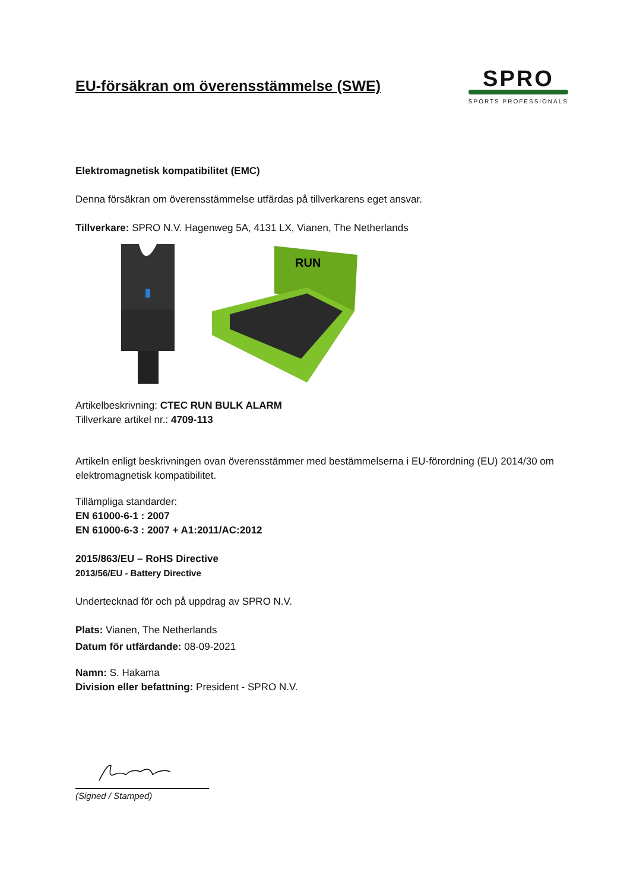EU-försäkran om överensstämmelse (SWE)
SPRO
SPORTS PROFESSIONALS
Elektromagnetisk kompatibilitet (EMC)
Denna försäkran om överensstämmelse utfärdas på tillverkarens eget ansvar.
Tillverkare: SPRO N.V. Hagenweg 5A, 4131 LX, Vianen, The Netherlands
RUN
Artikelbeskrivning: CTEC RUN BULK ALARM
Tillverkare artikel nr.: 4709-113
Artikeln enligt beskrivningen ovan överensstämmer med bestämmelserna i EU-förordning (EU) 2014/30 om elektromagnetisk kompatibilitet.
Tillämpliga standarder:
EN 61000-6-1 : 2007
EN 61000-6-3 : 2007 + A1:2011/AC:2012
2015/863/EU – RoHS Directive
2013/56/EU - Battery Directive
Undertecknad för och på uppdrag av SPRO N.V.
Plats: Vianen, The Netherlands
Datum för utfärdande: 08-09-2021
Namn: S. Hakama
Division eller befattning: President - SPRO N.V.
(Signed / Stamped)